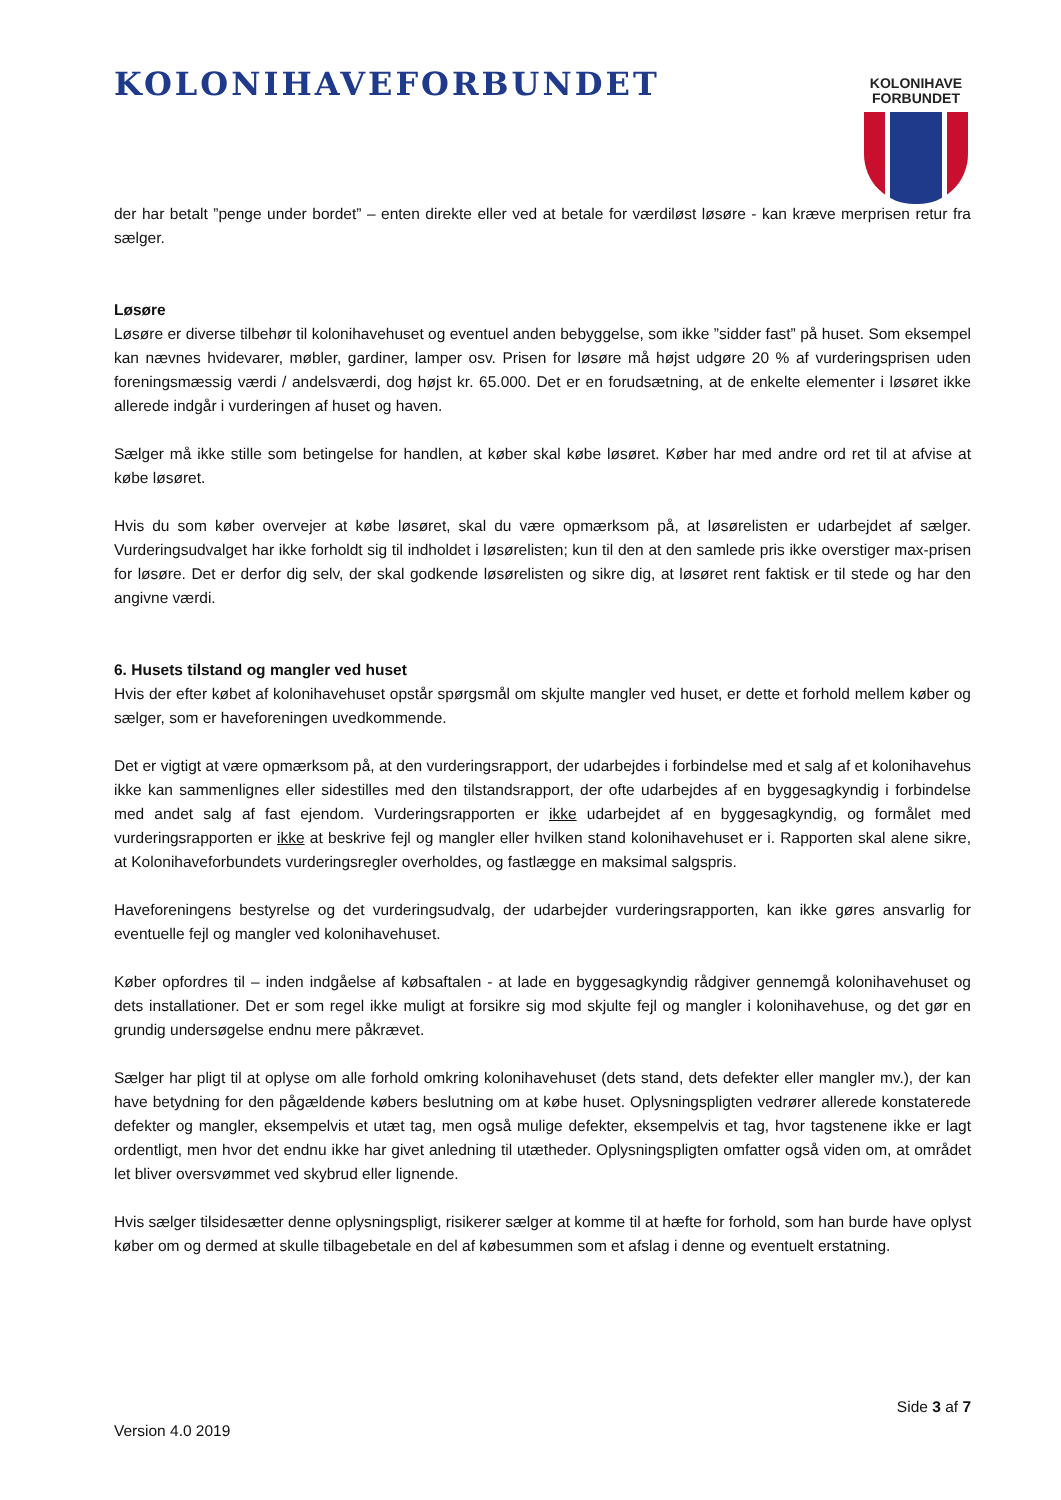KOLONIHAVEFORBUNDET
KOLONIHAVE
FORBUNDET
der har betalt ”penge under bordet” – enten direkte eller ved at betale for værdiløst løsøre - kan kræve merprisen retur fra sælger.
Løsøre
Løsøre er diverse tilbehør til kolonihavehuset og eventuel anden bebyggelse, som ikke ”sidder fast” på huset. Som eksempel kan nævnes hvidevarer, møbler, gardiner, lamper osv. Prisen for løsøre må højst udgøre 20 % af vurderingsprisen uden foreningsmæssig værdi / andelsværdi, dog højst kr. 65.000. Det er en forudsætning, at de enkelte elementer i løsøret ikke allerede indgår i vurderingen af huset og haven.
Sælger må ikke stille som betingelse for handlen, at køber skal købe løsøret. Køber har med andre ord ret til at afvise at købe løsøret.
Hvis du som køber overvejer at købe løsøret, skal du være opmærksom på, at løsørelisten er udarbejdet af sælger. Vurderingsudvalget har ikke forholdt sig til indholdet i løsørelisten; kun til den at den samlede pris ikke overstiger max-prisen for løsøre. Det er derfor dig selv, der skal godkende løsørelisten og sikre dig, at løsøret rent faktisk er til stede og har den angivne værdi.
6. Husets tilstand og mangler ved huset
Hvis der efter købet af kolonihavehuset opstår spørgsmål om skjulte mangler ved huset, er dette et forhold mellem køber og sælger, som er haveforeningen uvedkommende.
Det er vigtigt at være opmærksom på, at den vurderingsrapport, der udarbejdes i forbindelse med et salg af et kolonihavehus ikke kan sammenlignes eller sidestilles med den tilstandsrapport, der ofte udarbejdes af en byggesagkyndig i forbindelse med andet salg af fast ejendom. Vurderingsrapporten er ikke udarbejdet af en byggesagkyndig, og formålet med vurderingsrapporten er ikke at beskrive fejl og mangler eller hvilken stand kolonihavehuset er i. Rapporten skal alene sikre, at Kolonihaveforbundets vurderingsregler overholdes, og fastlægge en maksimal salgspris.
Haveforeningens bestyrelse og det vurderingsudvalg, der udarbejder vurderingsrapporten, kan ikke gøres ansvarlig for eventuelle fejl og mangler ved kolonihavehuset.
Køber opfordres til – inden indgåelse af købsaftalen - at lade en byggesagkyndig rådgiver gennemgå kolonihavehuset og dets installationer. Det er som regel ikke muligt at forsikre sig mod skjulte fejl og mangler i kolonihavehuse, og det gør en grundig undersøgelse endnu mere påkrævet.
Sælger har pligt til at oplyse om alle forhold omkring kolonihavehuset (dets stand, dets defekter eller mangler mv.), der kan have betydning for den pågældende købers beslutning om at købe huset. Oplysningspligten vedrører allerede konstaterede defekter og mangler, eksempelvis et utæt tag, men også mulige defekter, eksempelvis et tag, hvor tagstenene ikke er lagt ordentligt, men hvor det endnu ikke har givet anledning til utætheder. Oplysningspligten omfatter også viden om, at området let bliver oversvømmet ved skybrud eller lignende.
Hvis sælger tilsidesætter denne oplysningspligt, risikerer sælger at komme til at hæfte for forhold, som han burde have oplyst køber om og dermed at skulle tilbagebetale en del af købesummen som et afslag i denne og eventuelt erstatning.
Side 3 af 7
Version 4.0 2019